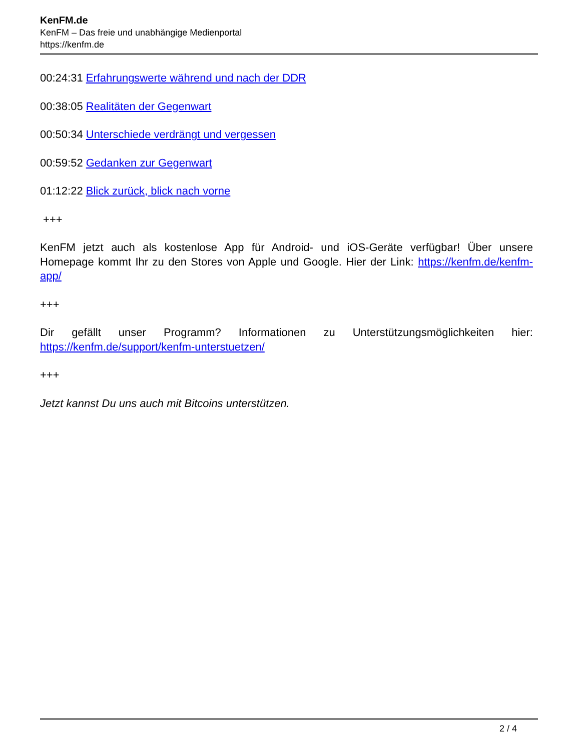KenFM.de
KenFM – Das freie und unabhängige Medienportal
https://kenfm.de
00:24:31 Erfahrungswerte während und nach der DDR
00:38:05 Realitäten der Gegenwart
00:50:34 Unterschiede verdrängt und vergessen
00:59:52 Gedanken zur Gegenwart
01:12:22 Blick zurück, blick nach vorne
+++
KenFM jetzt auch als kostenlose App für Android- und iOS-Geräte verfügbar! Über unsere Homepage kommt Ihr zu den Stores von Apple und Google. Hier der Link: https://kenfm.de/kenfm-app/
+++
Dir gefällt unser Programm? Informationen zu Unterstützungsmöglichkeiten hier: https://kenfm.de/support/kenfm-unterstuetzen/
+++
Jetzt kannst Du uns auch mit Bitcoins unterstützen.
2 / 4